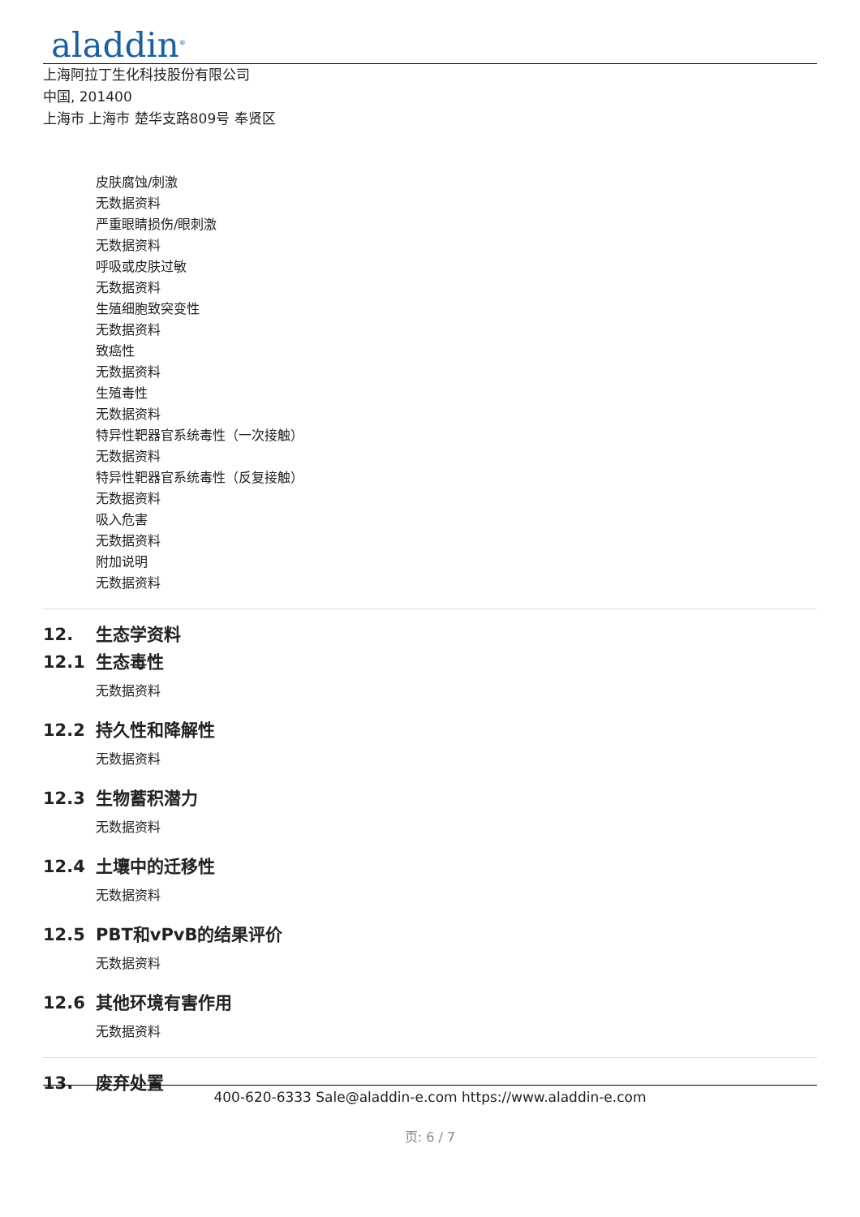aladdin<sup>®</sup>
上海阿拉丁生化科技股份有限公司
中国, 201400
上海市 上海市 楚华支路809号 奉贤区
皮肤腐蚀/刺激
无数据资料
严重眼睛损伤/眼刺激
无数据资料
呼吸或皮肤过敏
无数据资料
生殖细胞致突变性
无数据资料
致癌性
无数据资料
生殖毒性
无数据资料
特异性靶器官系统毒性（一次接触）
无数据资料
特异性靶器官系统毒性（反复接触）
无数据资料
吸入危害
无数据资料
附加说明
无数据资料
12. 生态学资料
12.1 生态毒性
无数据资料
12.2 持久性和降解性
无数据资料
12.3 生物蓄积潜力
无数据资料
12.4 土壤中的迁移性
无数据资料
12.5 PBT和vPvB的结果评价
无数据资料
12.6 其他环境有害作用
无数据资料
13. 废弃处置
400-620-6333 Sale@aladdin-e.com https://www.aladdin-e.com
页: 6 / 7